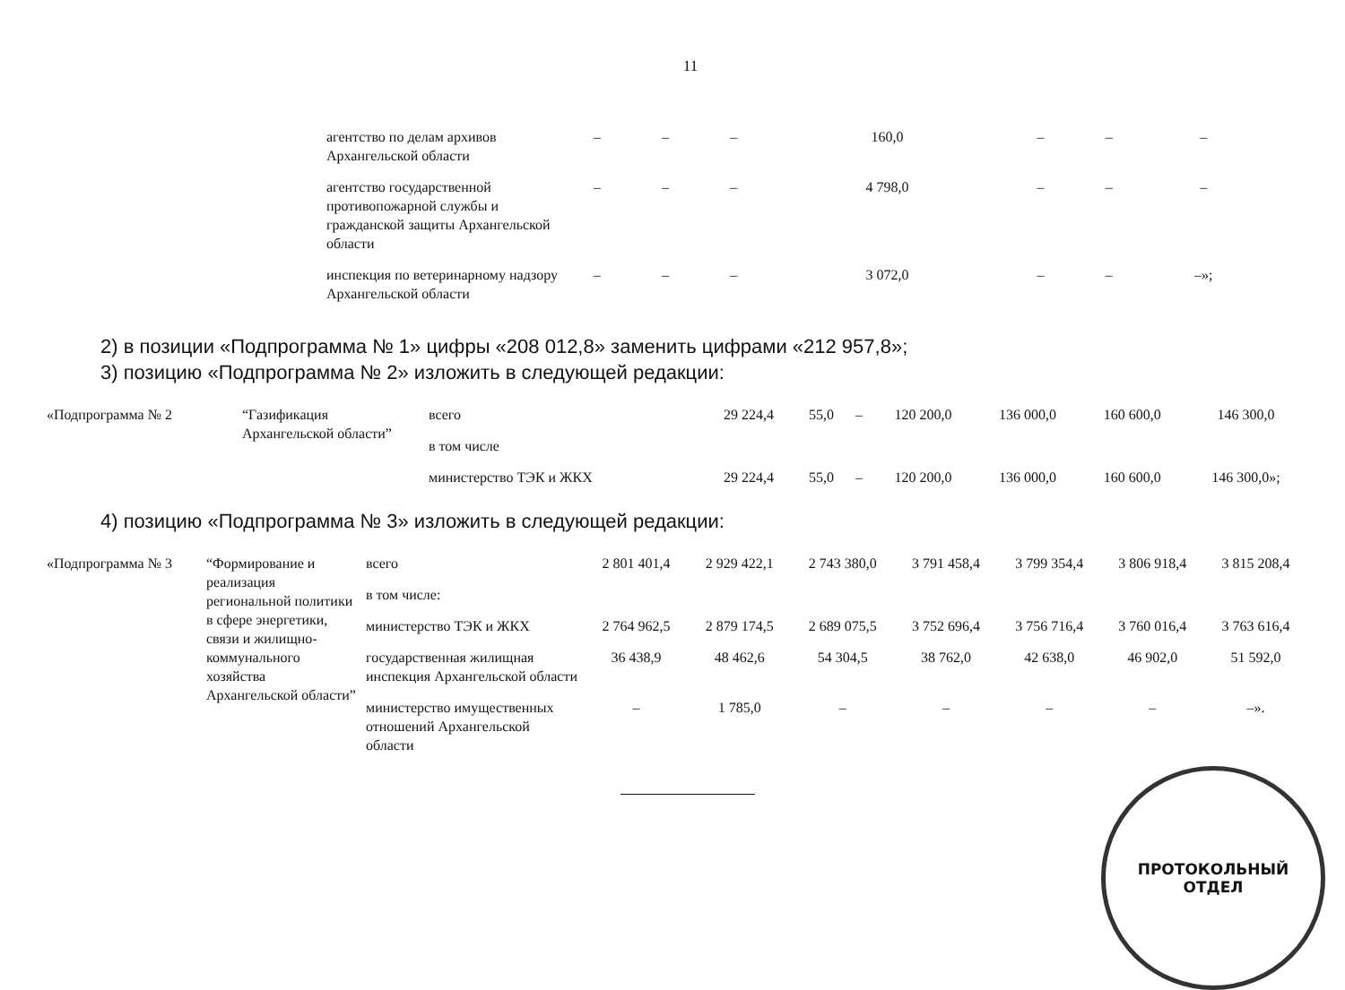11
| агентство по делам архивов Архангельской области | – | – | – | 160,0 | – | – | – |
| агентство государственной противопожарной службы и гражданской защиты Архангельской области | – | – | – | 4 798,0 | – | – | – |
| инспекция по ветеринарному надзору Архангельской области | – | – | – | 3 072,0 | – | – | –»; |
2) в позиции «Подпрограмма № 1» цифры «208 012,8» заменить цифрами «212 957,8»;
3) позицию «Подпрограмма № 2» изложить в следующей редакции:
| «Подпрограмма № 2 | “Газификация Архангельской области” | всего | 29 224,4 | 55,0 | – | 120 200,0 | 136 000,0 | 160 600,0 | 146 300,0 |
| | | в том числе | | | | | | | |
| | | министерство ТЭК и ЖКХ | 29 224,4 | 55,0 | – | 120 200,0 | 136 000,0 | 160 600,0 | 146 300,0»; |
4) позицию «Подпрограмма № 3» изложить в следующей редакции:
| «Подпрограмма № 3 | “Формирование и реализация региональной политики в сфере энергетики, связи и жилищно-коммунального хозяйства Архангельской области” | всего | 2 801 401,4 | 2 929 422,1 | 2 743 380,0 | 3 791 458,4 | 3 799 354,4 | 3 806 918,4 | 3 815 208,4 |
| | | в том числе: | | | | | | | |
| | | министерство ТЭК и ЖКХ | 2 764 962,5 | 2 879 174,5 | 2 689 075,5 | 3 752 696,4 | 3 756 716,4 | 3 760 016,4 | 3 763 616,4 |
| | | государственная жилищная инспекция Архангельской области | 36 438,9 | 48 462,6 | 54 304,5 | 38 762,0 | 42 638,0 | 46 902,0 | 51 592,0 |
| | | министерство имущественных отношений Архангельской области | – | 1 785,0 | – | – | – | – | –». |
ПРОТОКОЛЬНЫЙ
ОТДЕЛ